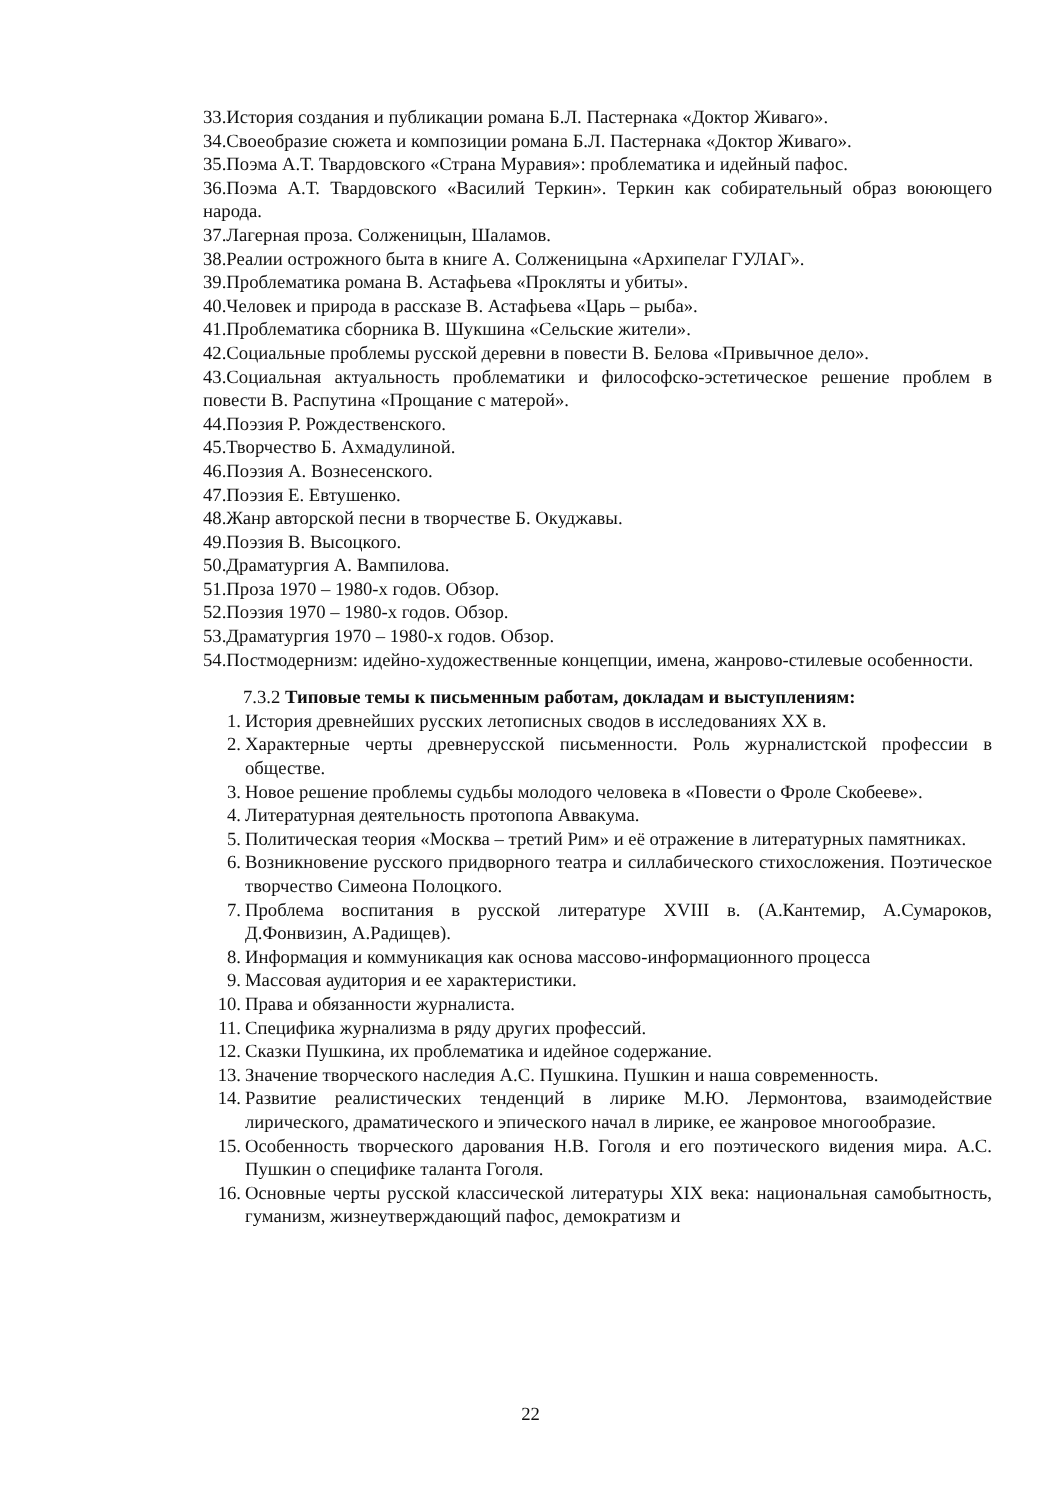33.История создания и публикации романа Б.Л. Пастернака «Доктор Живаго».
34.Своеобразие сюжета и композиции романа Б.Л. Пастернака «Доктор Живаго».
35.Поэма А.Т. Твардовского «Страна Муравия»: проблематика и идейный пафос.
36.Поэма А.Т. Твардовского «Василий Теркин». Теркин как собирательный образ воюющего народа.
37.Лагерная проза. Солженицын, Шаламов.
38.Реалии острожного быта в книге А. Солженицына «Архипелаг ГУЛАГ».
39.Проблематика романа В. Астафьева «Прокляты и убиты».
40.Человек и природа в рассказе В. Астафьева «Царь – рыба».
41.Проблематика сборника В. Шукшина «Сельские жители».
42.Социальные проблемы русской деревни в повести В. Белова «Привычное дело».
43.Социальная актуальность проблематики и философско-эстетическое решение проблем в повести В. Распутина «Прощание с матерой».
44.Поэзия Р. Рождественского.
45.Творчество Б. Ахмадулиной.
46.Поэзия А. Вознесенского.
47.Поэзия Е. Евтушенко.
48.Жанр авторской песни в творчестве Б. Окуджавы.
49.Поэзия В. Высоцкого.
50.Драматургия А. Вампилова.
51.Проза 1970 – 1980-х годов. Обзор.
52.Поэзия 1970 – 1980-х годов. Обзор.
53.Драматургия 1970 – 1980-х годов. Обзор.
54.Постмодернизм: идейно-художественные концепции, имена, жанрово-стилевые особенности.
7.3.2 Типовые темы к письменным работам, докладам и выступлениям:
1. История древнейших русских летописных сводов в исследованиях XX в.
2. Характерные черты древнерусской письменности. Роль журналистской профессии в обществе.
3. Новое решение проблемы судьбы молодого человека в «Повести о Фроле Скобееве».
4. Литературная деятельность протопопа Аввакума.
5. Политическая теория «Москва – третий Рим» и её отражение в литературных памятниках.
6. Возникновение русского придворного театра и силлабического стихосложения. Поэтическое творчество Симеона Полоцкого.
7. Проблема воспитания в русской литературе XVIII в. (А.Кантемир, А.Сумароков, Д.Фонвизин, А.Радищев).
8. Информация и коммуникация как основа массово-информационного процесса
9. Массовая аудитория и ее характеристики.
10. Права и обязанности журналиста.
11. Специфика журнализма в ряду других профессий.
12. Сказки Пушкина, их проблематика и идейное содержание.
13. Значение творческого наследия А.С. Пушкина. Пушкин и наша современность.
14. Развитие реалистических тенденций в лирике М.Ю. Лермонтова, взаимодействие лирического, драматического и эпического начал в лирике, ее жанровое многообразие.
15. Особенность творческого дарования Н.В. Гоголя и его поэтического видения мира. А.С. Пушкин о специфике таланта Гоголя.
16. Основные черты русской классической литературы XIX века: национальная самобытность, гуманизм, жизнеутверждающий пафос, демократизм и
22